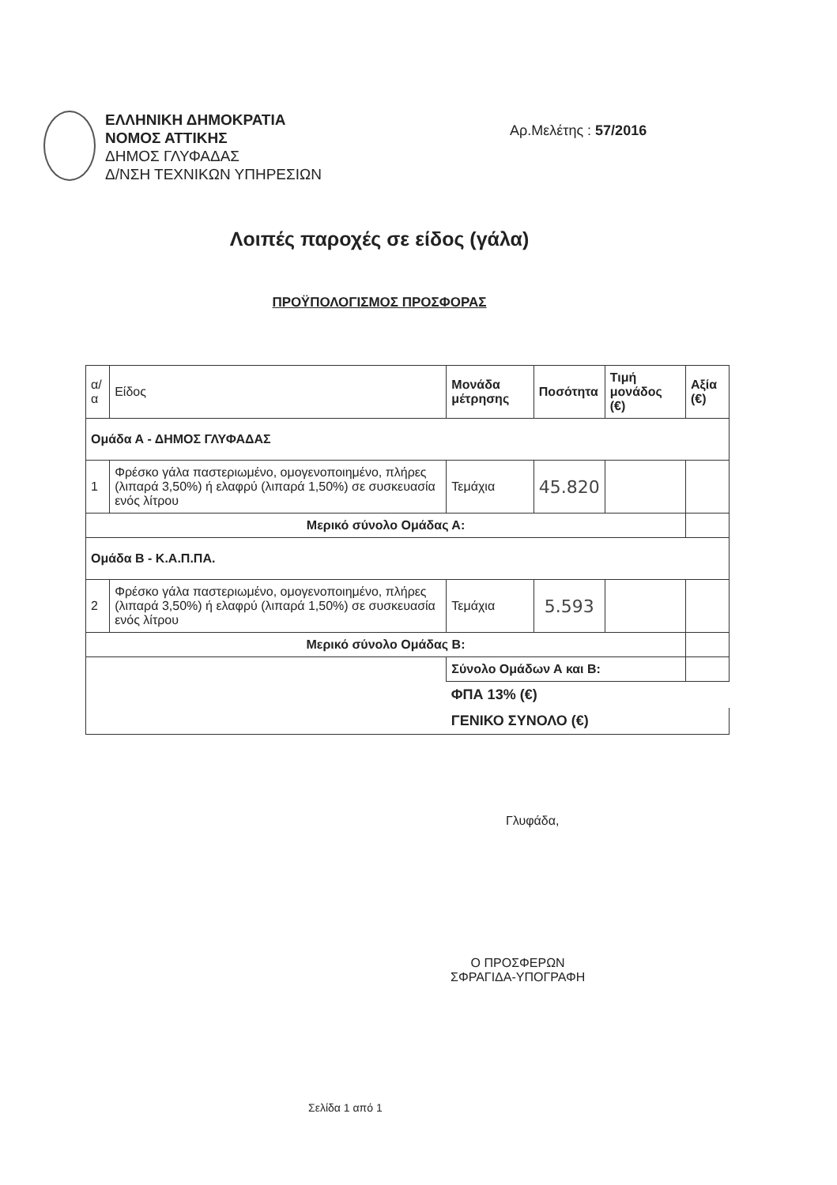ΕΛΛΗΝΙΚΗ ΔΗΜΟΚΡΑΤΙΑ
ΝΟΜΟΣ ΑΤΤΙΚΗΣ
ΔΗΜΟΣ ΓΛΥΦΑΔΑΣ
Δ/ΝΣΗ ΤΕΧΝΙΚΩΝ ΥΠΗΡΕΣΙΩΝ
Αρ.Μελέτης : 57/2016
Λοιπές παροχές σε είδος (γάλα)
ΠΡΟΫΠΟΛΟΓΙΣΜΟΣ ΠΡΟΣΦΟΡΑΣ
| α/α | Είδος | Μονάδα μέτρησης | Ποσότητα | Τιμή μονάδος (€) | Αξία (€) |
| --- | --- | --- | --- | --- | --- |
| Ομάδα Α - ΔΗΜΟΣ ΓΛΥΦΑΔΑΣ | | | | | |
| 1 | Φρέσκο γάλα παστεριωμένο, ομογενοποιημένο, πλήρες (λιπαρά 3,50%) ή ελαφρύ (λιπαρά 1,50%) σε συσκευασία ενός λίτρου | Τεμάχια | 45.820 | | |
| Μερικό σύνολο Ομάδας Α: | | | | | |
| Ομάδα Β - Κ.Α.Π.ΠΑ. | | | | | |
| 2 | Φρέσκο γάλα παστεριωμένο, ομογενοποιημένο, πλήρες (λιπαρά 3,50%) ή ελαφρύ (λιπαρά 1,50%) σε συσκευασία ενός λίτρου | Τεμάχια | 5.593 | | |
| Μερικό σύνολο Ομάδας Β: | | | | | |
| | | Σύνολο Ομάδων Α και Β: | | | |
| | | ΦΠΑ 13% (€) | | | |
| | | ΓΕΝΙΚΟ ΣΥΝΟΛΟ (€) | | | |
Γλυφάδα,
Ο ΠΡΟΣΦΕΡΩΝ
ΣΦΡΑΓΙΔΑ-ΥΠΟΓΡΑΦΗ
Σελίδα 1 από 1